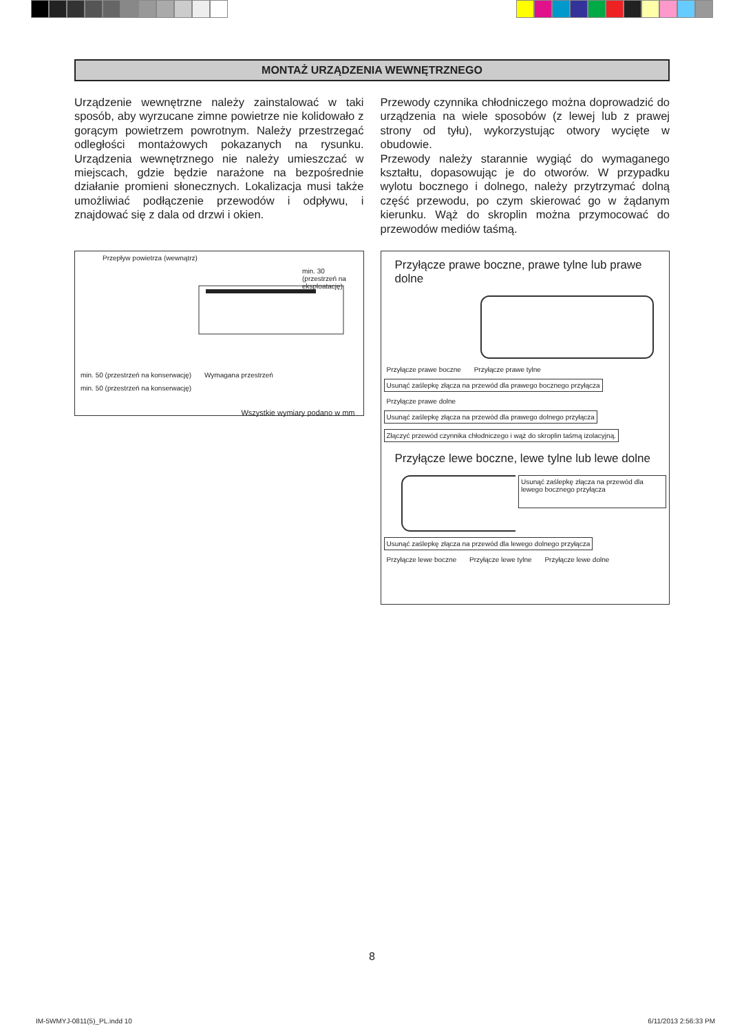MONTAŻ URZĄDZENIA WEWNĘTRZNEGO
Urządzenie wewnętrzne należy zainstalować w taki sposób, aby wyrzucane zimne powietrze nie kolidowało z gorącym powietrzem powrotnym. Należy przestrzegać odległości montażowych pokazanych na rysunku. Urządzenia wewnętrznego nie należy umieszczać w miejscach, gdzie będzie narażone na bezpośrednie działanie promieni słonecznych. Lokalizacja musi także umożliwiać podłączenie przewodów i odpływu, i znajdować się z dala od drzwi i okien.
Przepływ powietrza (wewnątrz) min. 30 (przestrzeń na eksploatację)
min. 50 (przestrzeń na konserwację) Wymagana przestrzeń min. 50 (przestrzeń na konserwację)
Wszystkie wymiary podano w mm
Przewody czynnika chłodniczego można doprowadzić do urządzenia na wiele sposobów (z lewej lub z prawej strony od tyłu), wykorzystując otwory wycięte w obudowie.
Przewody należy starannie wygiąć do wymaganego kształtu, dopasowując je do otworów. W przypadku wylotu bocznego i dolnego, należy przytrzymać dolną część przewodu, po czym skierować go w żądanym kierunku. Wąż do skroplin można przymocować do przewodów mediów taśmą.
Przyłącze prawe boczne, prawe tylne lub prawe dolne
Przyłącze prawe boczne Przyłącze prawe tylne
Usunąć zaślepkę złącza na przewód dla prawego bocznego przyłącza Przyłącze prawe dolne
Usunąć zaślepkę złącza na przewód dla prawego dolnego przyłącza Złączyć przewód czynnika chłodniczego i wąż do skroplin taśmą izolacyjną.
Przyłącze lewe boczne, lewe tylne lub lewe dolne
Usunąć zaślepkę złącza na przewód dla lewego bocznego przyłącza
Usunąć zaślepkę złącza na przewód dla lewego dolnego przyłącza Przyłącze lewe boczne Przyłącze lewe tylne Przyłącze lewe dolne
8
IM-5WMYJ-0811(5)_PL.indd 10 6/11/2013 2:56:33 PM